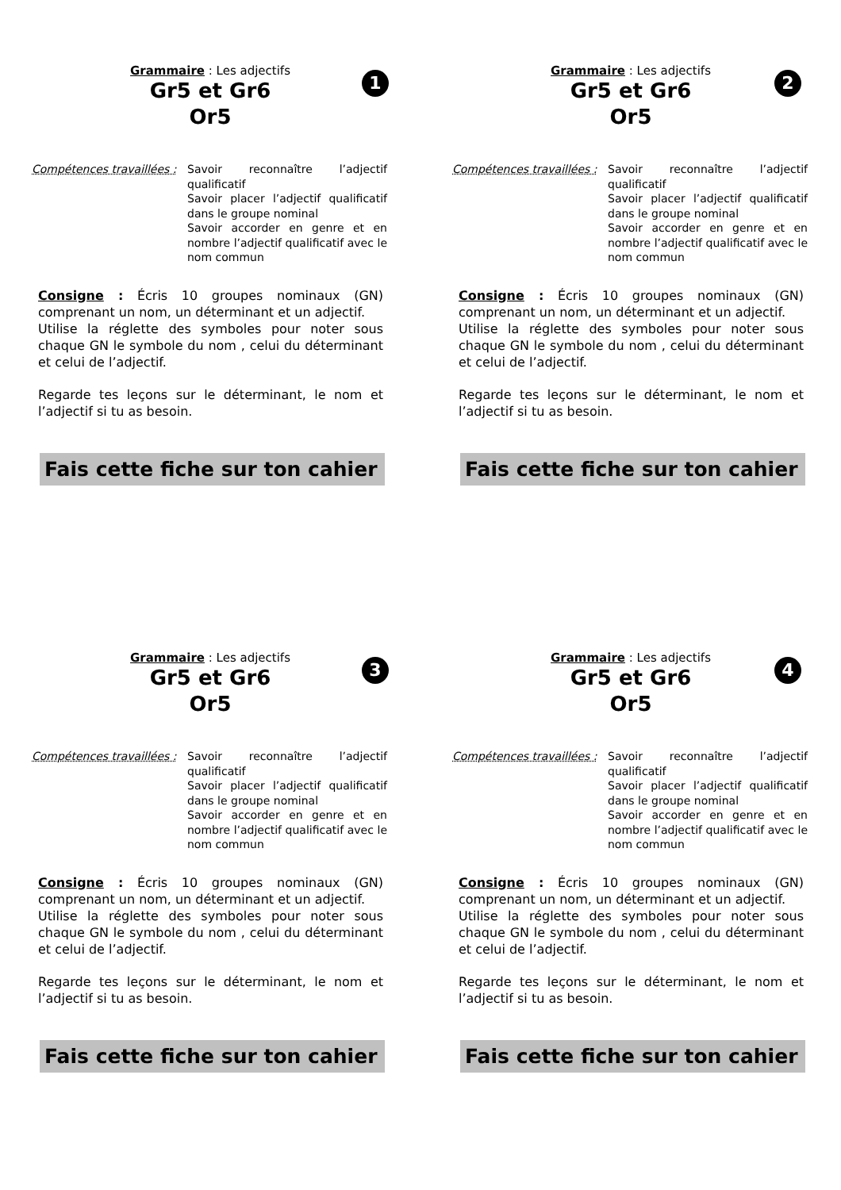1
Grammaire : Les adjectifs
Gr5 et Gr6
Or5
Compétences travaillées :
Savoir reconnaître l’adjectif qualificatif
Savoir placer l’adjectif qualificatif dans le groupe nominal
Savoir accorder en genre et en nombre l’adjectif qualificatif avec le nom commun
Consigne : Écris 10 groupes nominaux (GN) comprenant un nom, un déterminant et un adjectif.
Utilise la réglette des symboles pour noter sous chaque GN le symbole du nom , celui du déterminant et celui de l’adjectif.
Regarde tes leçons sur le déterminant, le nom et l’adjectif si tu as besoin.
Fais cette fiche sur ton cahier
2
Grammaire : Les adjectifs
Gr5 et Gr6
Or5
Compétences travaillées :
Savoir reconnaître l’adjectif qualificatif
Savoir placer l’adjectif qualificatif dans le groupe nominal
Savoir accorder en genre et en nombre l’adjectif qualificatif avec le nom commun
Consigne : Écris 10 groupes nominaux (GN) comprenant un nom, un déterminant et un adjectif.
Utilise la réglette des symboles pour noter sous chaque GN le symbole du nom , celui du déterminant et celui de l’adjectif.
Regarde tes leçons sur le déterminant, le nom et l’adjectif si tu as besoin.
Fais cette fiche sur ton cahier
3
Grammaire : Les adjectifs
Gr5 et Gr6
Or5
Compétences travaillées :
Savoir reconnaître l’adjectif qualificatif
Savoir placer l’adjectif qualificatif dans le groupe nominal
Savoir accorder en genre et en nombre l’adjectif qualificatif avec le nom commun
Consigne : Écris 10 groupes nominaux (GN) comprenant un nom, un déterminant et un adjectif.
Utilise la réglette des symboles pour noter sous chaque GN le symbole du nom , celui du déterminant et celui de l’adjectif.
Regarde tes leçons sur le déterminant, le nom et l’adjectif si tu as besoin.
Fais cette fiche sur ton cahier
4
Grammaire : Les adjectifs
Gr5 et Gr6
Or5
Compétences travaillées :
Savoir reconnaître l’adjectif qualificatif
Savoir placer l’adjectif qualificatif dans le groupe nominal
Savoir accorder en genre et en nombre l’adjectif qualificatif avec le nom commun
Consigne : Écris 10 groupes nominaux (GN) comprenant un nom, un déterminant et un adjectif.
Utilise la réglette des symboles pour noter sous chaque GN le symbole du nom , celui du déterminant et celui de l’adjectif.
Regarde tes leçons sur le déterminant, le nom et l’adjectif si tu as besoin.
Fais cette fiche sur ton cahier